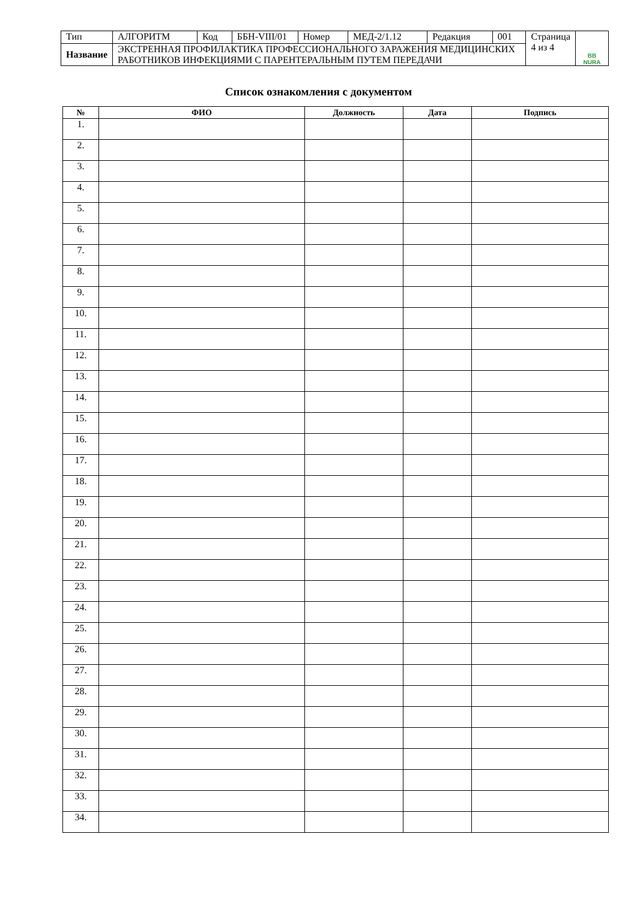| Тип | АЛГОРИТМ | Код | ББН-VIII/01 | Номер | МЕД-2/1.12 | Редакция | 001 | Страница 4 из 4 | BB NURA |
| Название | ЭКСТРЕННАЯ ПРОФИЛАКТИКА ПРОФЕССИОНАЛЬНОГО ЗАРАЖЕНИЯ МЕДИЦИНСКИХ РАБОТНИКОВ ИНФЕКЦИЯМИ С ПАРЕНТЕРАЛЬНЫМ ПУТЕМ ПЕРЕДАЧИ | | | | | | | | |
Список ознакомления с документом
| № | ФИО | Должность | Дата | Подпись |
| --- | --- | --- | --- | --- |
| 1. | | | | |
| 2. | | | | |
| 3. | | | | |
| 4. | | | | |
| 5. | | | | |
| 6. | | | | |
| 7. | | | | |
| 8. | | | | |
| 9. | | | | |
| 10. | | | | |
| 11. | | | | |
| 12. | | | | |
| 13. | | | | |
| 14. | | | | |
| 15. | | | | |
| 16. | | | | |
| 17. | | | | |
| 18. | | | | |
| 19. | | | | |
| 20. | | | | |
| 21. | | | | |
| 22. | | | | |
| 23. | | | | |
| 24. | | | | |
| 25. | | | | |
| 26. | | | | |
| 27. | | | | |
| 28. | | | | |
| 29. | | | | |
| 30. | | | | |
| 31. | | | | |
| 32. | | | | |
| 33. | | | | |
| 34. | | | | |